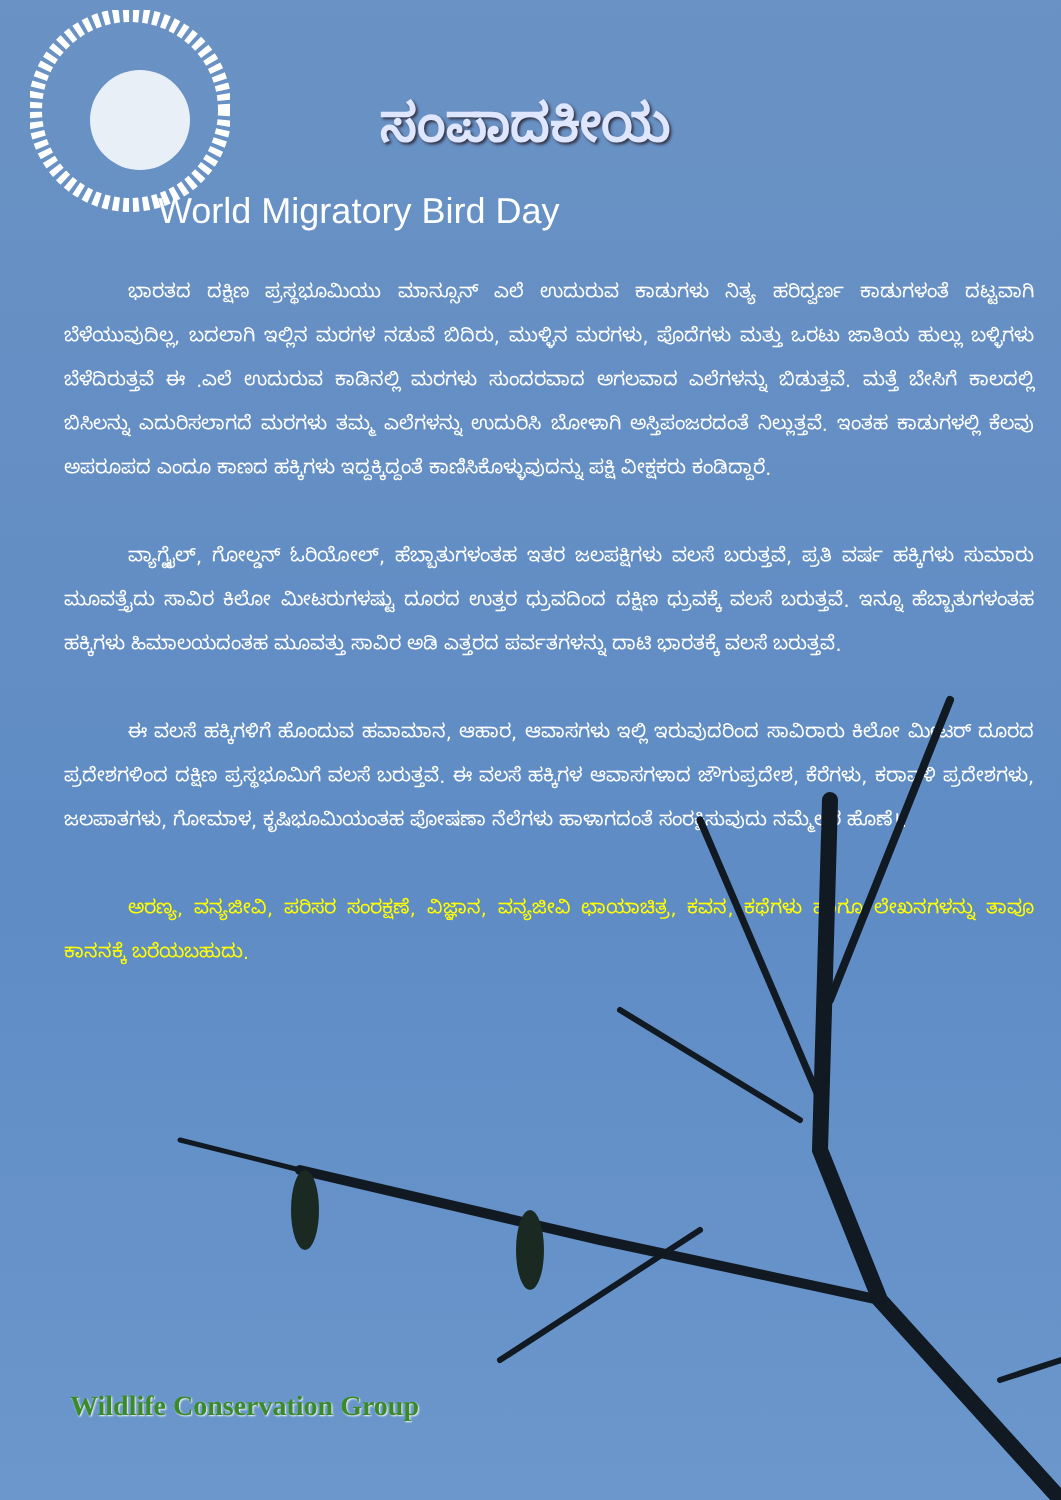ಸಂಪಾದಕೀಯ
World Migratory Bird Day
ಭಾರತದ ದಕ್ಷಿಣ ಪ್ರಸ್ಥಭೂಮಿಯು ಮಾನ್ಸೂನ್ ಎಲೆ ಉದುರುವ ಕಾಡುಗಳು ನಿತ್ಯ ಹರಿದ್ವರ್ಣ ಕಾಡುಗಳಂತೆ ದಟ್ಟವಾಗಿ ಬೆಳೆಯುವುದಿಲ್ಲ, ಬದಲಾಗಿ ಇಲ್ಲಿನ ಮರಗಳ ನಡುವೆ ಬಿದಿರು, ಮುಳ್ಳಿನ ಮರಗಳು, ಪೊದೆಗಳು ಮತ್ತು ಒರಟು ಜಾತಿಯ ಹುಲ್ಲು ಬಳ್ಳಿಗಳು ಬೆಳೆದಿರುತ್ತವೆ ಈ .ಎಲೆ ಉದುರುವ ಕಾಡಿನಲ್ಲಿ ಮರಗಳು ಸುಂದರವಾದ ಅಗಲವಾದ ಎಲೆಗಳನ್ನು ಬಿಡುತ್ತವೆ. ಮತ್ತೆ ಬೇಸಿಗೆ ಕಾಲದಲ್ಲಿ ಬಿಸಿಲನ್ನು ಎದುರಿಸಲಾಗದೆ ಮರಗಳು ತಮ್ಮ ಎಲೆಗಳನ್ನು ಉದುರಿಸಿ ಬೋಳಾಗಿ ಅಸ್ತಿಪಂಜರದಂತೆ ನಿಲ್ಲುತ್ತವೆ. ಇಂತಹ ಕಾಡುಗಳಲ್ಲಿ ಕೆಲವು ಅಪರೂಪದ ಎಂದೂ ಕಾಣದ ಹಕ್ಕಿಗಳು ಇದ್ದಕ್ಕಿದ್ದಂತೆ ಕಾಣಿಸಿಕೊಳ್ಳುವುದನ್ನು ಪಕ್ಷಿ ವೀಕ್ಷಕರು ಕಂಡಿದ್ದಾರೆ.
ವ್ಯಾಗ್ಟೈಲ್, ಗೋಲ್ಡನ್ ಓರಿಯೋಲ್, ಹೆಬ್ಬಾತುಗಳಂತಹ ಇತರ ಜಲಪಕ್ಷಿಗಳು ವಲಸೆ ಬರುತ್ತವೆ, ಪ್ರತಿ ವರ್ಷ ಹಕ್ಕಿಗಳು ಸುಮಾರು ಮೂವತ್ತೈದು ಸಾವಿರ ಕಿಲೋ ಮೀಟರುಗಳಷ್ಟು ದೂರದ ಉತ್ತರ ಧ್ರುವದಿಂದ ದಕ್ಷಿಣ ಧ್ರುವಕ್ಕೆ ವಲಸೆ ಬರುತ್ತವೆ. ಇನ್ನೂ ಹೆಬ್ಬಾತುಗಳಂತಹ ಹಕ್ಕಿಗಳು ಹಿಮಾಲಯದಂತಹ ಮೂವತ್ತು ಸಾವಿರ ಅಡಿ ಎತ್ತರದ ಪರ್ವತಗಳನ್ನು ದಾಟಿ ಭಾರತಕ್ಕೆ ವಲಸೆ ಬರುತ್ತವೆ.
ಈ ವಲಸೆ ಹಕ್ಕಿಗಳಿಗೆ ಹೊಂದುವ ಹವಾಮಾನ, ಆಹಾರ, ಆವಾಸಗಳು ಇಲ್ಲಿ ಇರುವುದರಿಂದ ಸಾವಿರಾರು ಕಿಲೋ ಮೀಟರ್ ದೂರದ ಪ್ರದೇಶಗಳಿಂದ ದಕ್ಷಿಣ ಪ್ರಸ್ಥಭೂಮಿಗೆ ವಲಸೆ ಬರುತ್ತವೆ. ಈ ವಲಸೆ ಹಕ್ಕಿಗಳ ಆವಾಸಗಳಾದ ಜೌಗುಪ್ರದೇಶ, ಕೆರೆಗಳು, ಕರಾವಳಿ ಪ್ರದೇಶಗಳು, ಜಲಪಾತಗಳು, ಗೋಮಾಳ, ಕೃಷಿಭೂಮಿಯಂತಹ ಪೋಷಣಾ ನೆಲೆಗಳು ಹಾಳಾಗದಂತೆ ಸಂರಕ್ಷಿಸುವುದು ನಮ್ಮೆಲ್ಲರ ಹೊಣೆ!.
ಅರಣ್ಯ, ವನ್ಯಜೀವಿ, ಪರಿಸರ ಸಂರಕ್ಷಣೆ, ವಿಜ್ಞಾನ, ವನ್ಯಜೀವಿ ಛಾಯಾಚಿತ್ರ, ಕವನ, ಕಥೆಗಳು ಹಾಗೂ ಲೇಖನಗಳನ್ನು ತಾವೂ ಕಾನನಕ್ಕೆ ಬರೆಯಬಹುದು.
Wildlife Conservation Group